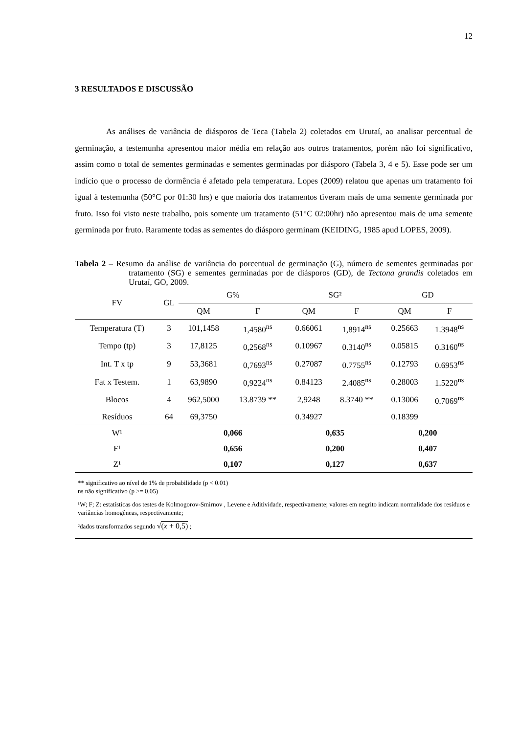12
3 RESULTADOS E DISCUSSÃO
As análises de variância de diásporos de Teca (Tabela 2) coletados em Urutaí, ao analisar percentual de germinação, a testemunha apresentou maior média em relação aos outros tratamentos, porém não foi significativo, assim como o total de sementes germinadas e sementes germinadas por diásporo (Tabela 3, 4 e 5). Esse pode ser um indício que o processo de dormência é afetado pela temperatura. Lopes (2009) relatou que apenas um tratamento foi igual à testemunha (50°C por 01:30 hrs) e que maioria dos tratamentos tiveram mais de uma semente germinada por fruto. Isso foi visto neste trabalho, pois somente um tratamento (51°C 02:00hr) não apresentou mais de uma semente germinada por fruto. Raramente todas as sementes do diásporo germinam (KEIDING, 1985 apud LOPES, 2009).
Tabela 2 – Resumo da análise de variância do porcentual de germinação (G), número de sementes germinadas por tratamento (SG) e sementes germinadas por de diásporos (GD), de Tectona grandis coletados em Urutaí, GO, 2009.
| FV | GL | G% | | SG² | | GD | |
| --- | --- | --- | --- | --- | --- | --- | --- |
| | | QM | F | QM | F | QM | F |
| Temperatura (T) | 3 | 101,1458 | 1,4580<sup>ns</sup> | 0.66061 | 1,8914<sup>ns</sup> | 0.25663 | 1.3948<sup>ns</sup> |
| Tempo (tp) | 3 | 17,8125 | 0,2568<sup>ns</sup> | 0.10967 | 0.3140<sup>ns</sup> | 0.05815 | 0.3160<sup>ns</sup> |
| Int. T x tp | 9 | 53,3681 | 0,7693<sup>ns</sup> | 0.27087 | 0.7755<sup>ns</sup> | 0.12793 | 0.6953<sup>ns</sup> |
| Fat x Testem. | 1 | 63,9890 | 0,9224<sup>ns</sup> | 0.84123 | 2.4085<sup>ns</sup> | 0.28003 | 1.5220<sup>ns</sup> |
| Blocos | 4 | 962,5000 | 13.8739 ** | 2,9248 | 8.3740 ** | 0.13006 | 0.7069<sup>ns</sup> |
| Resíduos | 64 | 69,3750 | | 0.34927 | | 0.18399 | |
| W¹ | | 0,066 | | 0,635 | | 0,200 | |
| F¹ | | 0,656 | | 0,200 | | 0,407 | |
| Z¹ | | 0,107 | | 0,127 | | 0,637 | |
** significativo ao nível de 1% de probabilidade (p < 0.01)
ns não significativo (p >= 0.05)
¹W; F; Z: estatísticas dos testes de Kolmogorov-Smirnov , Levene e Aditividade, respectivamente; valores em negrito indicam normalidade dos resíduos e variâncias homogêneas, respectivamente;
²dados transformados segundo √(x + 0,5) ;